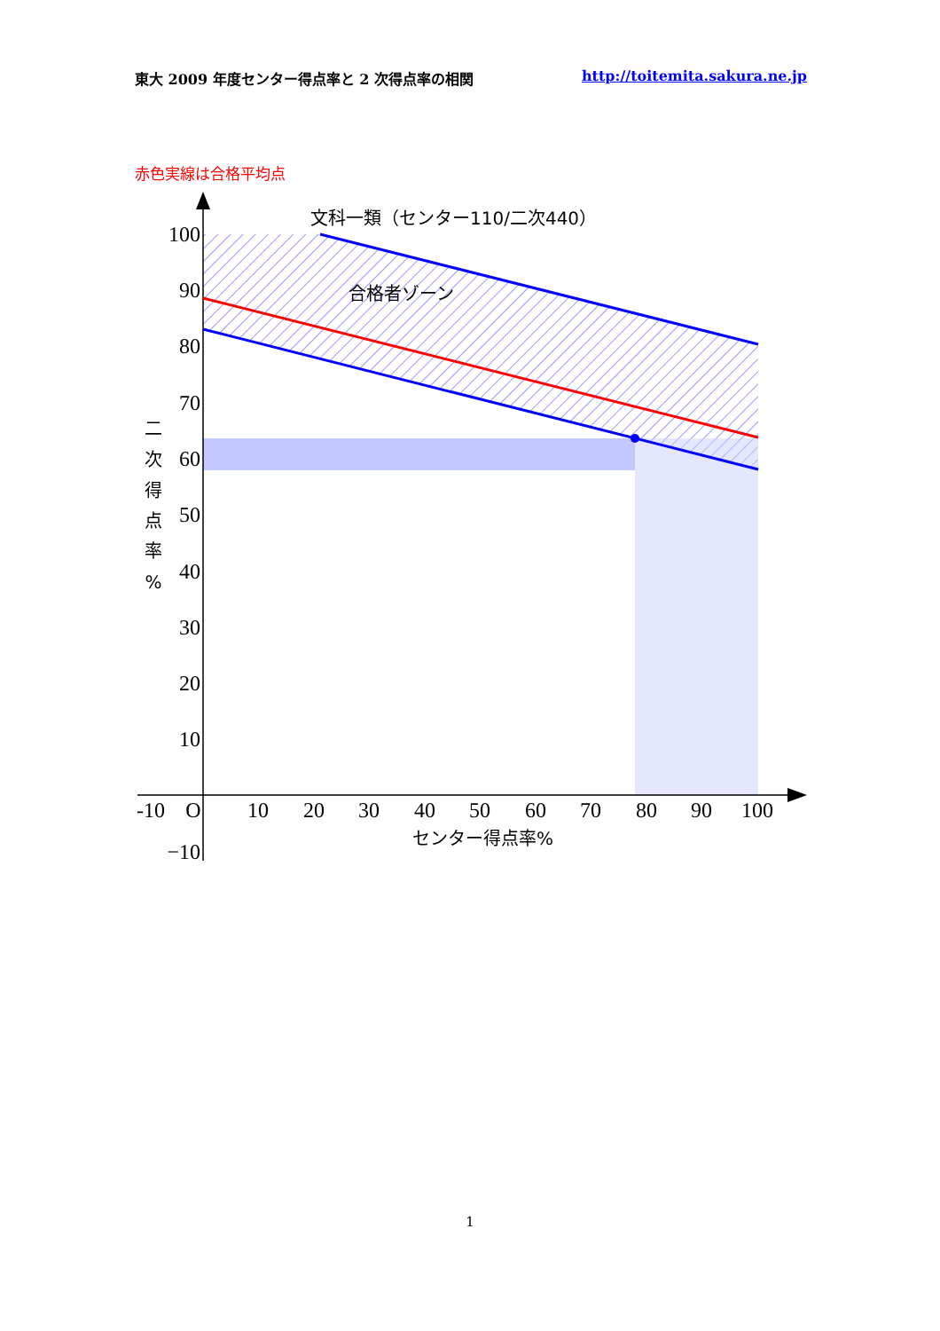東大 2009 年度センター得点率と 2 次得点率の相関 http://toitemita.sakura.ne.jp
赤色実線は合格平均点
100
90
80
70
60
50
40
30
20
10
−10
-10
O
10
20
30
40
50
60
70
80
90
100
文科一類（センター110/二次440）
合格者ゾーン
センター得点率%
二
次
得
点
率
%
1